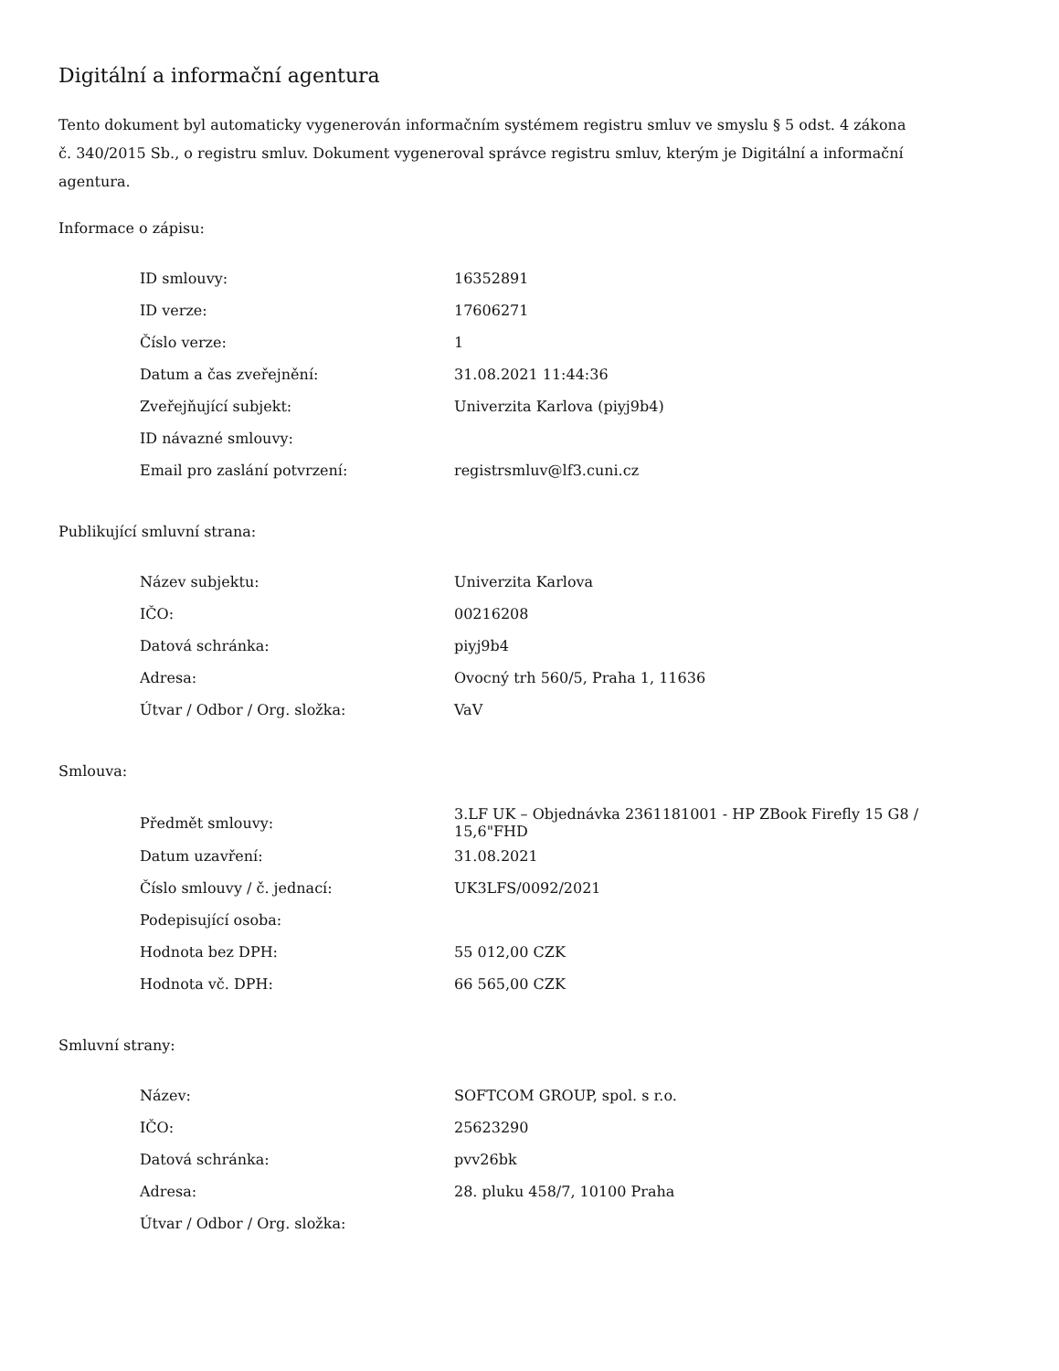Digitální a informační agentura
Tento dokument byl automaticky vygenerován informačním systémem registru smluv ve smyslu § 5 odst. 4 zákona
č. 340/2015 Sb., o registru smluv. Dokument vygeneroval správce registru smluv, kterým je Digitální a informační agentura.
Informace o zápisu:
| ID smlouvy: | 16352891 |
| ID verze: | 17606271 |
| Číslo verze: | 1 |
| Datum a čas zveřejnění: | 31.08.2021 11:44:36 |
| Zveřejňující subjekt: | Univerzita Karlova (piyj9b4) |
| ID návazné smlouvy: | |
| Email pro zaslání potvrzení: | registrsmluv@lf3.cuni.cz |
Publikující smluvní strana:
| Název subjektu: | Univerzita Karlova |
| IČO: | 00216208 |
| Datová schránka: | piyj9b4 |
| Adresa: | Ovocný trh 560/5, Praha 1, 11636 |
| Útvar / Odbor / Org. složka: | VaV |
Smlouva:
| Předmět smlouvy: | 3.LF UK – Objednávka 2361181001 - HP ZBook Firefly 15 G8 / 15,6"FHD |
| Datum uzavření: | 31.08.2021 |
| Číslo smlouvy / č. jednací: | UK3LFS/0092/2021 |
| Podepisující osoba: | |
| Hodnota bez DPH: | 55 012,00 CZK |
| Hodnota vč. DPH: | 66 565,00 CZK |
Smluvní strany:
| Název: | SOFTCOM GROUP, spol. s r.o. |
| IČO: | 25623290 |
| Datová schránka: | pvv26bk |
| Adresa: | 28. pluku 458/7, 10100 Praha |
| Útvar / Odbor / Org. složka: | |